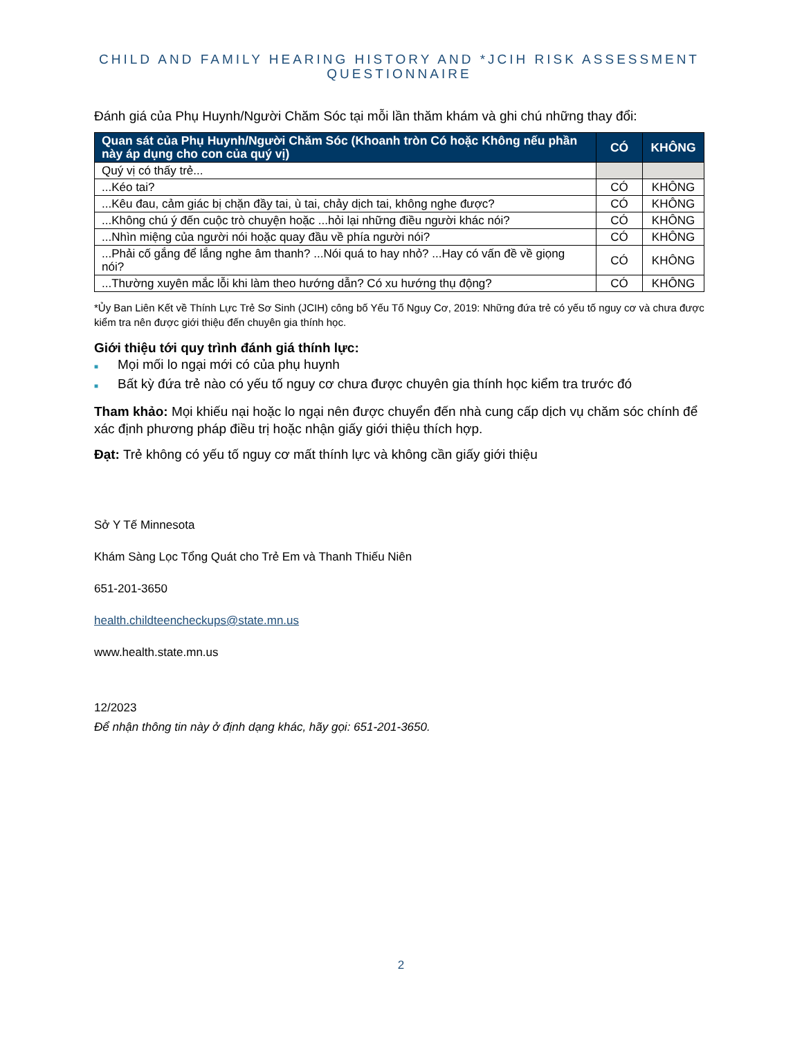CHILD AND FAMILY HEARING HISTORY AND *JCIH RISK ASSESSMENT QUESTIONNAIRE
Đánh giá của Phụ Huynh/Người Chăm Sóc tại mỗi lần thăm khám và ghi chú những thay đổi:
| Quan sát của Phụ Huynh/Người Chăm Sóc (Khoanh tròn Có hoặc Không nếu phần này áp dụng cho con của quý vị) | CÓ | KHÔNG |
| --- | --- | --- |
| Quý vị có thấy trẻ... | | |
| ...Kéo tai? | CÓ | KHÔNG |
| ...Kêu đau, cảm giác bị chặn đầy tai, ù tai, chảy dịch tai, không nghe được? | CÓ | KHÔNG |
| ...Không chú ý đến cuộc trò chuyện hoặc ...hỏi lại những điều người khác nói? | CÓ | KHÔNG |
| ...Nhìn miệng của người nói hoặc quay đầu về phía người nói? | CÓ | KHÔNG |
| ...Phải cố gắng để lắng nghe âm thanh? ...Nói quá to hay nhỏ? ...Hay có vấn đề về giọng nói? | CÓ | KHÔNG |
| ...Thường xuyên mắc lỗi khi làm theo hướng dẫn? Có xu hướng thụ động? | CÓ | KHÔNG |
*Ủy Ban Liên Kết về Thính Lực Trẻ Sơ Sinh (JCIH) công bố Yếu Tố Nguy Cơ, 2019: Những đứa trẻ có yếu tố nguy cơ và chưa được kiểm tra nên được giới thiệu đến chuyên gia thính học.
Giới thiệu tới quy trình đánh giá thính lực:
■ Mọi mối lo ngại mới có của phụ huynh
■ Bất kỳ đứa trẻ nào có yếu tố nguy cơ chưa được chuyên gia thính học kiểm tra trước đó
Tham khảo: Mọi khiếu nại hoặc lo ngại nên được chuyển đến nhà cung cấp dịch vụ chăm sóc chính để xác định phương pháp điều trị hoặc nhận giấy giới thiệu thích hợp.
Đạt: Trẻ không có yếu tố nguy cơ mất thính lực và không cần giấy giới thiệu
Sở Y Tế Minnesota
Khám Sàng Lọc Tổng Quát cho Trẻ Em và Thanh Thiếu Niên
651-201-3650
health.childteencheckups@state.mn.us
www.health.state.mn.us
12/2023
Để nhận thông tin này ở định dạng khác, hãy gọi: 651-201-3650.
2